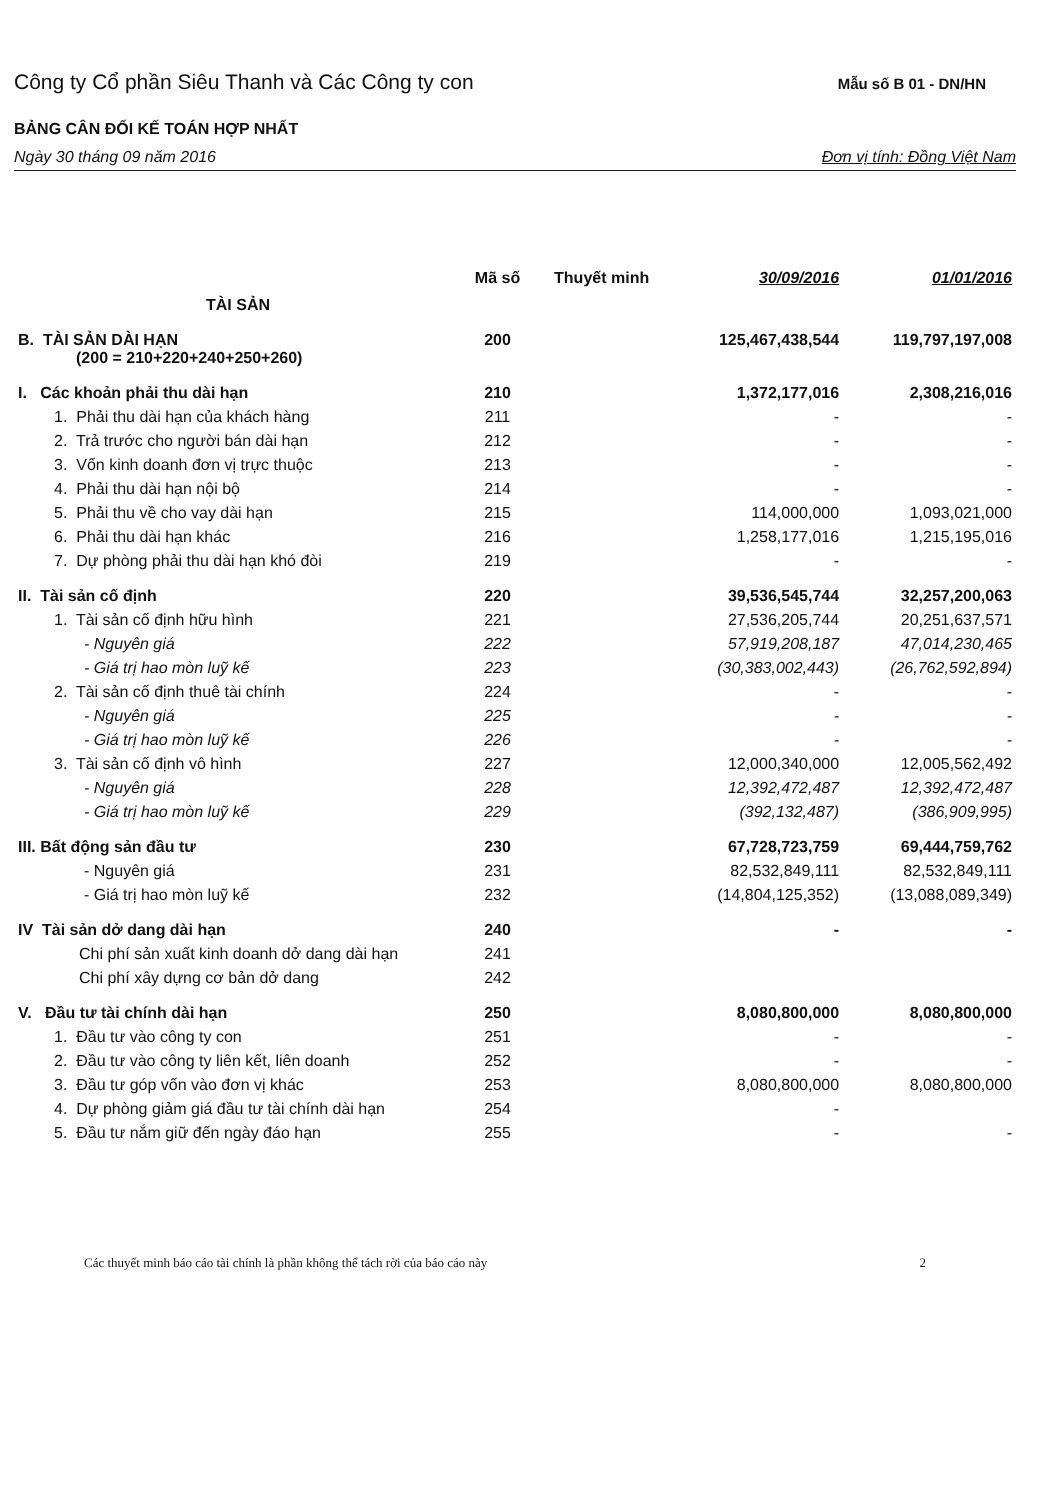Công ty Cổ phần Siêu Thanh và Các Công ty con Mẫu số B 01 - DN/HN
BẢNG CÂN ĐỐI KẾ TOÁN HỢP NHẤT
Ngày 30 tháng 09 năm 2016 Đơn vị tính: Đồng Việt Nam
| TÀI SẢN | Mã số | Thuyết minh | 30/09/2016 | 01/01/2016 |
| --- | --- | --- | --- | --- |
| B. TÀI SẢN DÀI HẠN (200 = 210+220+240+250+260) | 200 | | 125,467,438,544 | 119,797,197,008 |
| I. Các khoản phải thu dài hạn | 210 | | 1,372,177,016 | 2,308,216,016 |
| 1. Phải thu dài hạn của khách hàng | 211 | | - | - |
| 2. Trả trước cho người bán dài hạn | 212 | | - | - |
| 3. Vốn kinh doanh đơn vị trực thuộc | 213 | | - | - |
| 4. Phải thu dài hạn nội bộ | 214 | | - | - |
| 5. Phải thu về cho vay dài hạn | 215 | | 114,000,000 | 1,093,021,000 |
| 6. Phải thu dài hạn khác | 216 | | 1,258,177,016 | 1,215,195,016 |
| 7. Dự phòng phải thu dài hạn khó đòi | 219 | | - | - |
| II. Tài sản cố định | 220 | | 39,536,545,744 | 32,257,200,063 |
| 1. Tài sản cố định hữu hình | 221 | | 27,536,205,744 | 20,251,637,571 |
| - Nguyên giá | 222 | | 57,919,208,187 | 47,014,230,465 |
| - Giá trị hao mòn luỹ kế | 223 | | (30,383,002,443) | (26,762,592,894) |
| 2. Tài sản cố định thuê tài chính | 224 | | - | - |
| - Nguyên giá | 225 | | - | - |
| - Giá trị hao mòn luỹ kế | 226 | | - | - |
| 3. Tài sản cố định vô hình | 227 | | 12,000,340,000 | 12,005,562,492 |
| - Nguyên giá | 228 | | 12,392,472,487 | 12,392,472,487 |
| - Giá trị hao mòn luỹ kế | 229 | | (392,132,487) | (386,909,995) |
| III. Bất động sản đầu tư | 230 | | 67,728,723,759 | 69,444,759,762 |
| - Nguyên giá | 231 | | 82,532,849,111 | 82,532,849,111 |
| - Giá trị hao mòn luỹ kế | 232 | | (14,804,125,352) | (13,088,089,349) |
| IV Tài sản dở dang dài hạn | 240 | | - | - |
| Chi phí sản xuất kinh doanh dở dang dài hạn | 241 | | | |
| Chi phí xây dựng cơ bản dở dang | 242 | | | |
| V. Đầu tư tài chính dài hạn | 250 | | 8,080,800,000 | 8,080,800,000 |
| 1. Đầu tư vào công ty con | 251 | | - | - |
| 2. Đầu tư vào công ty liên kết, liên doanh | 252 | | - | - |
| 3. Đầu tư góp vốn vào đơn vị khác | 253 | | 8,080,800,000 | 8,080,800,000 |
| 4. Dự phòng giảm giá đầu tư tài chính dài hạn | 254 | | - | |
| 5. Đầu tư nắm giữ đến ngày đáo hạn | 255 | | - | - |
Các thuyết minh báo cáo tài chính là phần không thể tách rời của báo cáo này 2